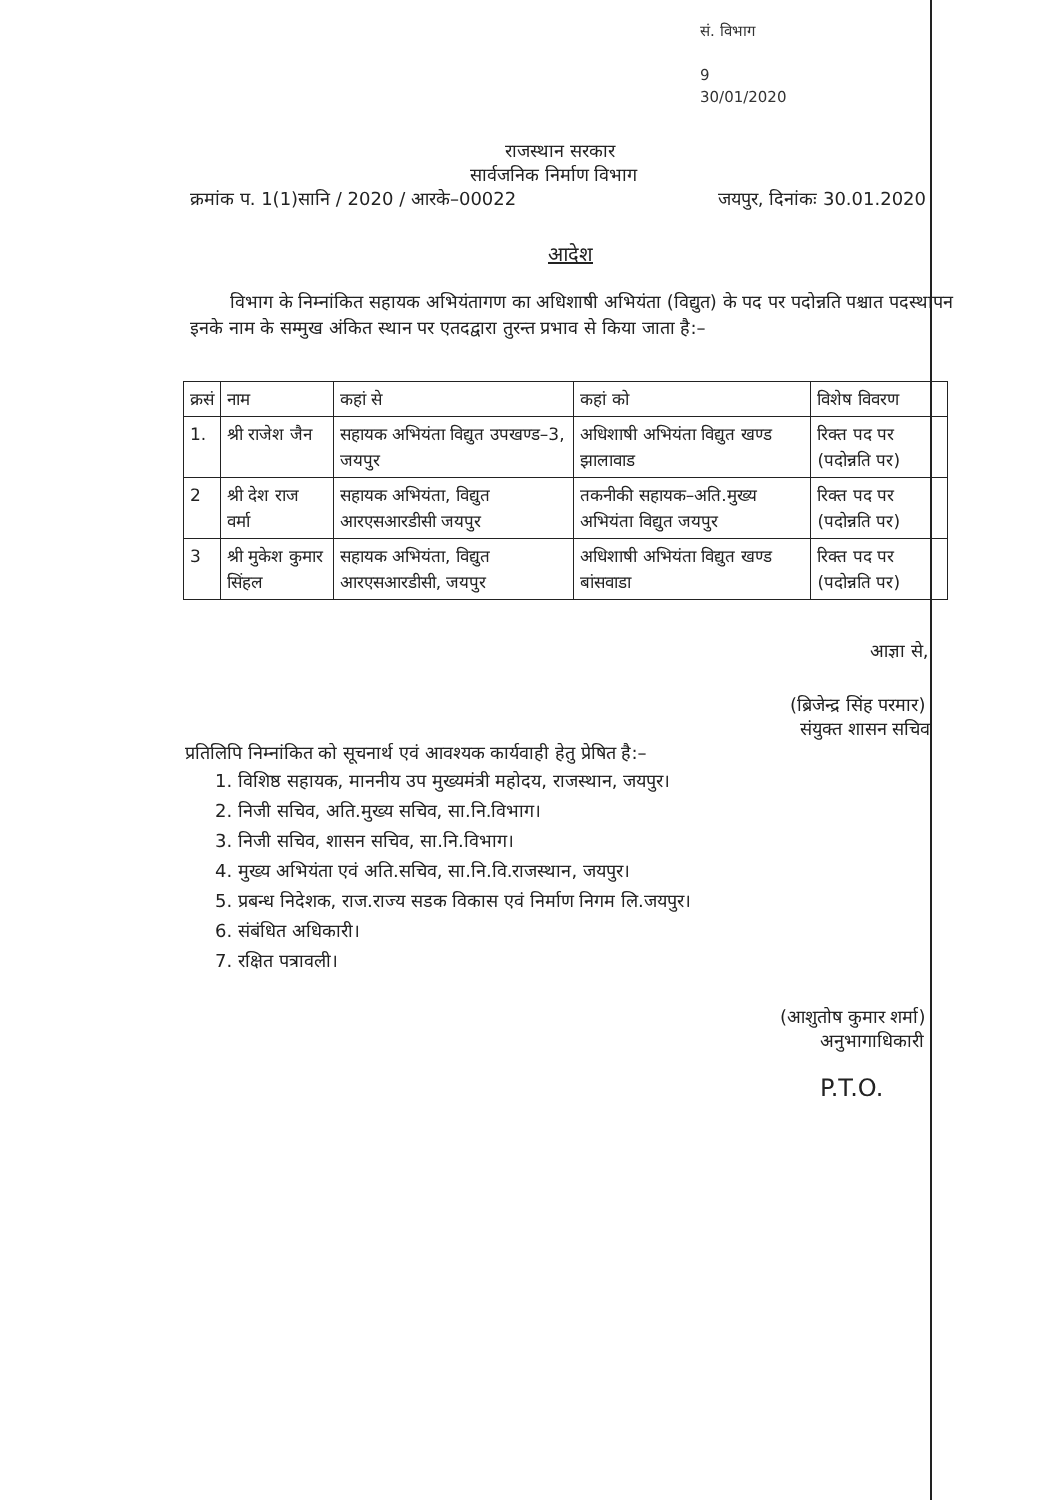सं. विभाग
9
30/01/2020
राजस्थान सरकार
सार्वजनिक निर्माण विभाग
क्रमांक प. 1(1)सानि / 2020 / आरके–00022 जयपुर, दिनांकः 30.01.2020
आदेश
विभाग के निम्नांकित सहायक अभियंतागण का अधिशाषी अभियंता (विद्युत) के पद पर पदोन्नति पश्चात पदस्थापन इनके नाम के सम्मुख अंकित स्थान पर एतदद्वारा तुरन्त प्रभाव से किया जाता है:–
| क्रसं | नाम | कहां से | कहां को | विशेष विवरण |
| --- | --- | --- | --- | --- |
| 1. | श्री राजेश जैन | सहायक अभियंता विद्युत उपखण्ड–3, जयपुर | अधिशाषी अभियंता विद्युत खण्ड झालावाड | रिक्त पद पर (पदोन्नति पर) |
| 2 | श्री देश राज वर्मा | सहायक अभियंता, विद्युत आरएसआरडीसी जयपुर | तकनीकी सहायक–अति.मुख्य अभियंता विद्युत जयपुर | रिक्त पद पर (पदोन्नति पर) |
| 3 | श्री मुकेश कुमार सिंहल | सहायक अभियंता, विद्युत आरएसआरडीसी, जयपुर | अधिशाषी अभियंता विद्युत खण्ड बांसवाडा | रिक्त पद पर (पदोन्नति पर) |
आज्ञा से,
(ब्रिजेन्द्र सिंह परमार)
संयुक्त शासन सचिव
प्रतिलिपि निम्नांकित को सूचनार्थ एवं आवश्यक कार्यवाही हेतु प्रेषित है:–
1. विशिष्ठ सहायक, माननीय उप मुख्यमंत्री महोदय, राजस्थान, जयपुर।
2. निजी सचिव, अति.मुख्य सचिव, सा.नि.विभाग।
3. निजी सचिव, शासन सचिव, सा.नि.विभाग।
4. मुख्य अभियंता एवं अति.सचिव, सा.नि.वि.राजस्थान, जयपुर।
5. प्रबन्ध निदेशक, राज.राज्य सडक विकास एवं निर्माण निगम लि.जयपुर।
6. संबंधित अधिकारी।
7. रक्षित पत्रावली।
(आशुतोष कुमार शर्मा)
अनुभागाधिकारी
P.T.O.